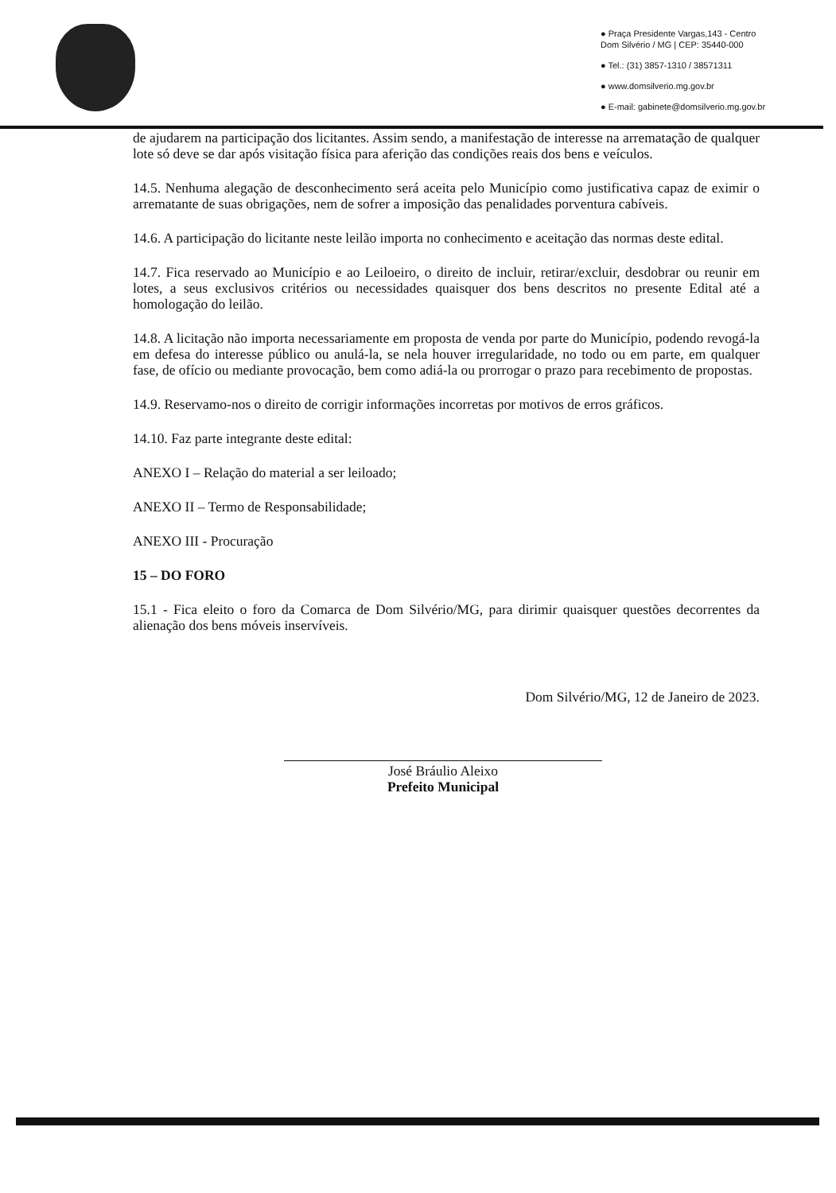● Praça Presidente Vargas,143 - Centro
Dom Silvério / MG | CEP: 35440-000
● Tel.: (31) 3857-1310 / 38571311
● www.domsilverio.mg.gov.br
● E-mail: gabinete@domsilverio.mg.gov.br
de ajudarem na participação dos licitantes. Assim sendo, a manifestação de interesse na arrematação de qualquer lote só deve se dar após visitação física para aferição das condições reais dos bens e veículos.
14.5. Nenhuma alegação de desconhecimento será aceita pelo Município como justificativa capaz de eximir o arrematante de suas obrigações, nem de sofrer a imposição das penalidades porventura cabíveis.
14.6. A participação do licitante neste leilão importa no conhecimento e aceitação das normas deste edital.
14.7. Fica reservado ao Município e ao Leiloeiro, o direito de incluir, retirar/excluir, desdobrar ou reunir em lotes, a seus exclusivos critérios ou necessidades quaisquer dos bens descritos no presente Edital até a homologação do leilão.
14.8. A licitação não importa necessariamente em proposta de venda por parte do Município, podendo revogá-la em defesa do interesse público ou anulá-la, se nela houver irregularidade, no todo ou em parte, em qualquer fase, de ofício ou mediante provocação, bem como adiá-la ou prorrogar o prazo para recebimento de propostas.
14.9. Reservamo-nos o direito de corrigir informações incorretas por motivos de erros gráficos.
14.10. Faz parte integrante deste edital:
ANEXO I – Relação do material a ser leiloado;
ANEXO II – Termo de Responsabilidade;
ANEXO III - Procuração
15 – DO FORO
15.1 - Fica eleito o foro da Comarca de Dom Silvério/MG, para dirimir quaisquer questões decorrentes da alienação dos bens móveis inservíveis.
Dom Silvério/MG, 12 de Janeiro de 2023.
José Bráulio Aleixo
Prefeito Municipal